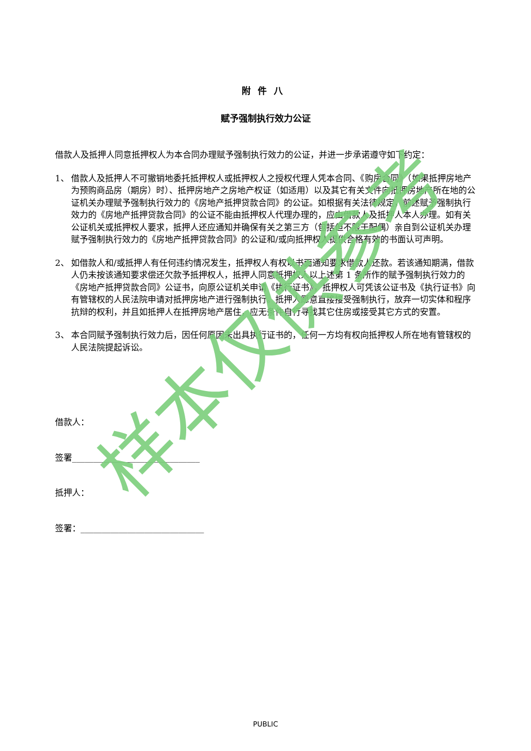附件八
赋予强制执行效力公证
借款人及抵押人同意抵押权人为本合同办理赋予强制执行效力的公证，并进一步承诺遵守如下约定：
1、 借款人及抵押人不可撤销地委托抵押权人或抵押权人之授权代理人凭本合同、《购房合同》（如果抵押房地产为预购商品房（期房）时）、抵押房地产之房地产权证（如适用）以及其它有关文件向抵押房地产所在地的公证机关办理赋予强制执行效力的《房地产抵押贷款合同》的公证。如根据有关法律规定，前述赋予强制执行效力的《房地产抵押贷款合同》的公证不能由抵押权人代理办理的，应由借款人及抵押人本人办理。如有关公证机关或抵押权人要求，抵押人还应通知并确保有关之第三方（包括但不限于配偶）亲自到公证机关办理赋予强制执行效力的《房地产抵押贷款合同》的公证和/或向抵押权人提供合格有效的书面认可声明。
2、 如借款人和/或抵押人有任何违约情况发生，抵押权人有权以书面通知要求借款人还款。若该通知期满，借款人仍未按该通知要求偿还欠款予抵押权人，抵押人同意抵押权人以上述第 1 条所作的赋予强制执行效力的《房地产抵押贷款合同》公证书，向原公证机关申请《执行证书》，抵押权人可凭该公证书及《执行证书》向有管辖权的人民法院申请对抵押房地产进行强制执行。抵押人愿意直接接受强制执行，放弃一切实体和程序抗辩的权利，并且如抵押人在抵押房地产居住，应无条件自行寻找其它住房或接受其它方式的安置。
3、 本合同赋予强制执行效力后，因任何原因未出具执行证书的，任何一方均有权向抵押权人所在地有管辖权的人民法院提起诉讼。
借款人：
签署______________________________
抵押人：
签署：_____________________________
样本仅供参考
PUBLIC